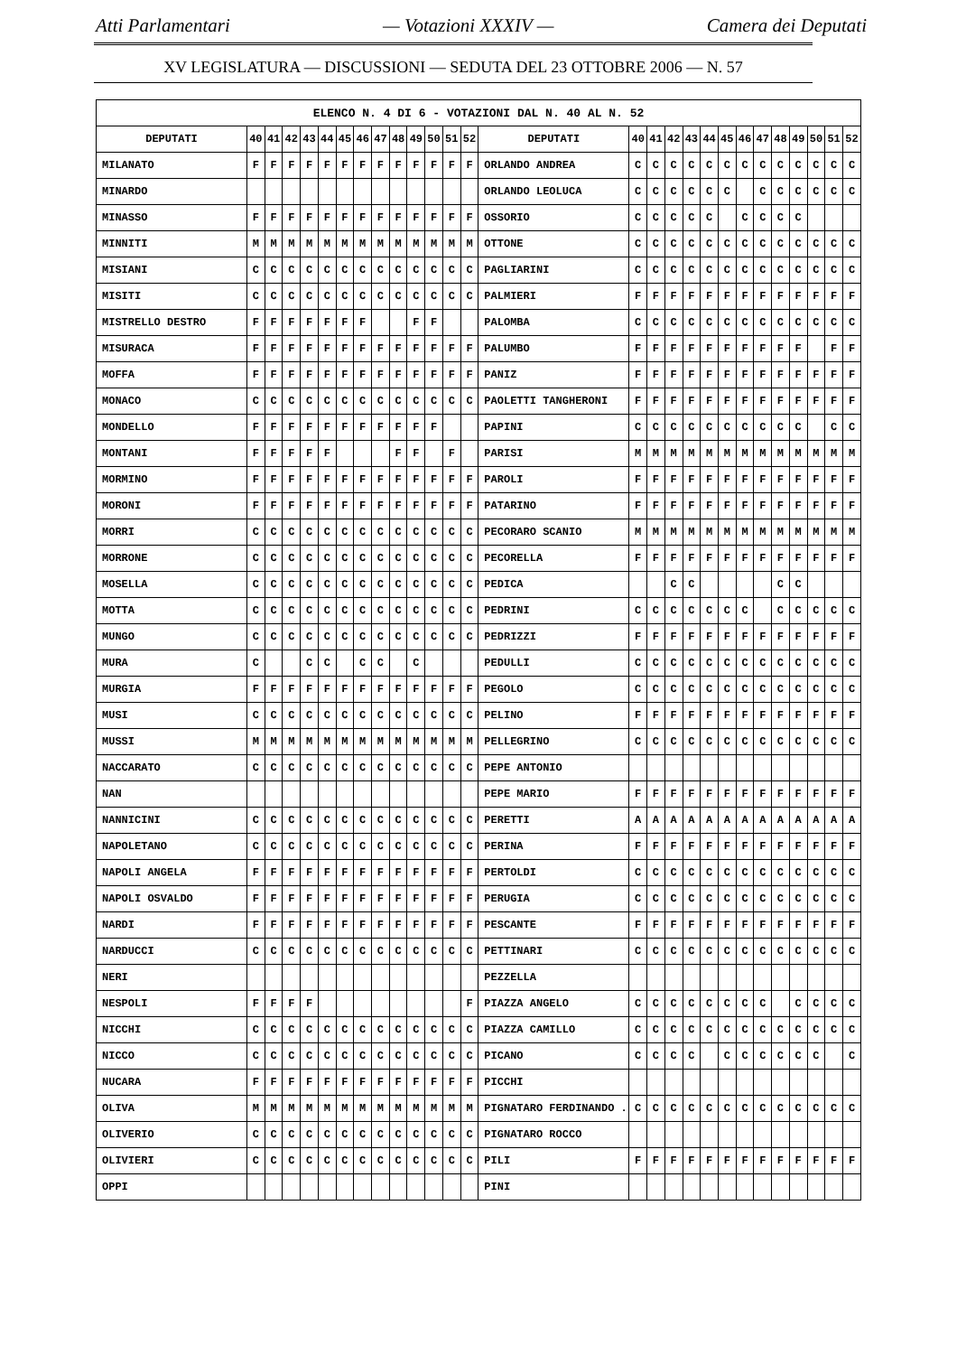Atti Parlamentari — Votazioni XXXIV — Camera dei Deputati
XV LEGISLATURA — DISCUSSIONI — SEDUTA DEL 23 OTTOBRE 2006 — N. 57
| ELENCO N. 4 DI 6 - VOTAZIONI DAL N. 40 AL N. 52 | | | | | | | | | | | | | | | | | | | | | | | | | | | |
| --- | --- | --- | --- | --- | --- | --- | --- | --- | --- | --- | --- | --- | --- | --- | --- | --- | --- | --- | --- | --- | --- | --- | --- | --- | --- | --- | --- |
| DEPUTATI | 40 | 41 | 42 | 43 | 44 | 45 | 46 | 47 | 48 | 49 | 50 | 51 | 52 | DEPUTATI | 40 | 41 | 42 | 43 | 44 | 45 | 46 | 47 | 48 | 49 | 50 | 51 | 52 |
| MILANATO | F | F | F | F | F | F | F | F | F | F | F | F | F | ORLANDO ANDREA | C | C | C | C | C | C | C | C | C | C | C | C | C |
| MINARDO | | | | | | | | | | | | | | ORLANDO LEOLUCA | C | C | C | C | C | C | | C | C | C | C | C | C |
| MINASSO | F | F | F | F | F | F | F | F | F | F | F | F | F | OSSORIO | C | C | C | C | C | | C | C | C | C | | | |
| MINNITI | M | M | M | M | M | M | M | M | M | M | M | M | M | OTTONE | C | C | C | C | C | C | C | C | C | C | C | C | C |
| MISIANI | C | C | C | C | C | C | C | C | C | C | C | C | C | PAGLIARINI | C | C | C | C | C | C | C | C | C | C | C | C | C |
| MISITI | C | C | C | C | C | C | C | C | C | C | C | C | C | PALMIERI | F | F | F | F | F | F | F | F | F | F | F | F | F |
| MISTRELLO DESTRO | F | F | F | F | F | F | F | | | F | F | | | PALOMBA | C | C | C | C | C | C | C | C | C | C | C | C | C |
| MISURACA | F | F | F | F | F | F | F | F | F | F | F | F | F | PALUMBO | F | F | F | F | F | F | F | F | F | F | | F | F |
| MOFFA | F | F | F | F | F | F | F | F | F | F | F | F | F | PANIZ | F | F | F | F | F | F | F | F | F | F | F | F | F |
| MONACO | C | C | C | C | C | C | C | C | C | C | C | C | C | PAOLETTI TANGHERONI | F | F | F | F | F | F | F | F | F | F | F | F | F |
| MONDELLO | F | F | F | F | F | F | F | F | F | F | F | | | PAPINI | C | C | C | C | C | C | C | C | C | C | | C | C |
| MONTANI | F | F | F | F | F | | | | F | F | | F | | PARISI | M | M | M | M | M | M | M | M | M | M | M | M | M |
| MORMINO | F | F | F | F | F | F | F | F | F | F | F | F | F | PAROLI | F | F | F | F | F | F | F | F | F | F | F | F | F |
| MORONI | F | F | F | F | F | F | F | F | F | F | F | F | F | PATARINO | F | F | F | F | F | F | F | F | F | F | F | F | F |
| MORRI | C | C | C | C | C | C | C | C | C | C | C | C | C | PECORARO SCANIO | M | M | M | M | M | M | M | M | M | M | M | M | M |
| MORRONE | C | C | C | C | C | C | C | C | C | C | C | C | C | PECORELLA | F | F | F | F | F | F | F | F | F | F | F | F | F |
| MOSELLA | C | C | C | C | C | C | C | C | C | C | C | C | C | PEDICA | | | C | C | | | | | C | C | | | |
| MOTTA | C | C | C | C | C | C | C | C | C | C | C | C | C | PEDRINI | C | C | C | C | C | C | C | | C | C | C | C | C |
| MUNGO | C | C | C | C | C | C | C | C | C | C | C | C | C | PEDRIZZI | F | F | F | F | F | F | F | F | F | F | F | F | F |
| MURA | C | | | C | C | | C | C | | C | | | | PEDULLI | C | C | C | C | C | C | C | C | C | C | C | C | C |
| MURGIA | F | F | F | F | F | F | F | F | F | F | F | F | F | PEGOLO | C | C | C | C | C | C | C | C | C | C | C | C | C |
| MUSI | C | C | C | C | C | C | C | C | C | C | C | C | C | PELINO | F | F | F | F | F | F | F | F | F | F | F | F | F |
| MUSSI | M | M | M | M | M | M | M | M | M | M | M | M | M | PELLEGRINO | C | C | C | C | C | C | C | C | C | C | C | C | C |
| NACCARATO | C | C | C | C | C | C | C | C | C | C | C | C | C | PEPE ANTONIO | | | | | | | | | | | | | |
| NAN | | | | | | | | | | | | | | PEPE MARIO | F | F | F | F | F | F | F | F | F | F | F | F | F |
| NANNICINI | C | C | C | C | C | C | C | C | C | C | C | C | C | PERETTI | A | A | A | A | A | A | A | A | A | A | A | A | A |
| NAPOLETANO | C | C | C | C | C | C | C | C | C | C | C | C | C | PERINA | F | F | F | F | F | F | F | F | F | F | F | F | F |
| NAPOLI ANGELA | F | F | F | F | F | F | F | F | F | F | F | F | F | PERTOLDI | C | C | C | C | C | C | C | C | C | C | C | C | C |
| NAPOLI OSVALDO | F | F | F | F | F | F | F | F | F | F | F | F | F | PERUGIA | C | C | C | C | C | C | C | C | C | C | C | C | C |
| NARDI | F | F | F | F | F | F | F | F | F | F | F | F | F | PESCANTE | F | F | F | F | F | F | F | F | F | F | F | F | F |
| NARDUCCI | C | C | C | C | C | C | C | C | C | C | C | C | C | PETTINARI | C | C | C | C | C | C | C | C | C | C | C | C | C |
| NERI | | | | | | | | | | | | | | PEZZELLA | | | | | | | | | | | | | |
| NESPOLI | F | F | F | F | | | | | | | | | F | PIAZZA ANGELO | C | C | C | C | C | C | C | C | | C | C | C | C |
| NICCHI | C | C | C | C | C | C | C | C | C | C | C | C | C | PIAZZA CAMILLO | C | C | C | C | C | C | C | C | C | C | C | C | C |
| NICCO | C | C | C | C | C | C | C | C | C | C | C | C | C | PICANO | C | C | C | C | | C | C | C | C | C | C | | C |
| NUCARA | F | F | F | F | F | F | F | F | F | F | F | F | F | PICCHI | | | | | | | | | | | | | |
| OLIVA | M | M | M | M | M | M | M | M | M | M | M | M | M | PIGNATARO FERDINANDO . | C | C | C | C | C | C | C | C | C | C | C | C | C |
| OLIVERIO | C | C | C | C | C | C | C | C | C | C | C | C | C | PIGNATARO ROCCO | | | | | | | | | | | | | |
| OLIVIERI | C | C | C | C | C | C | C | C | C | C | C | C | C | PILI | F | F | F | F | F | F | F | F | F | F | F | F | F |
| OPPI | | | | | | | | | | | | | | PINI | | | | | | | | | | | | | |